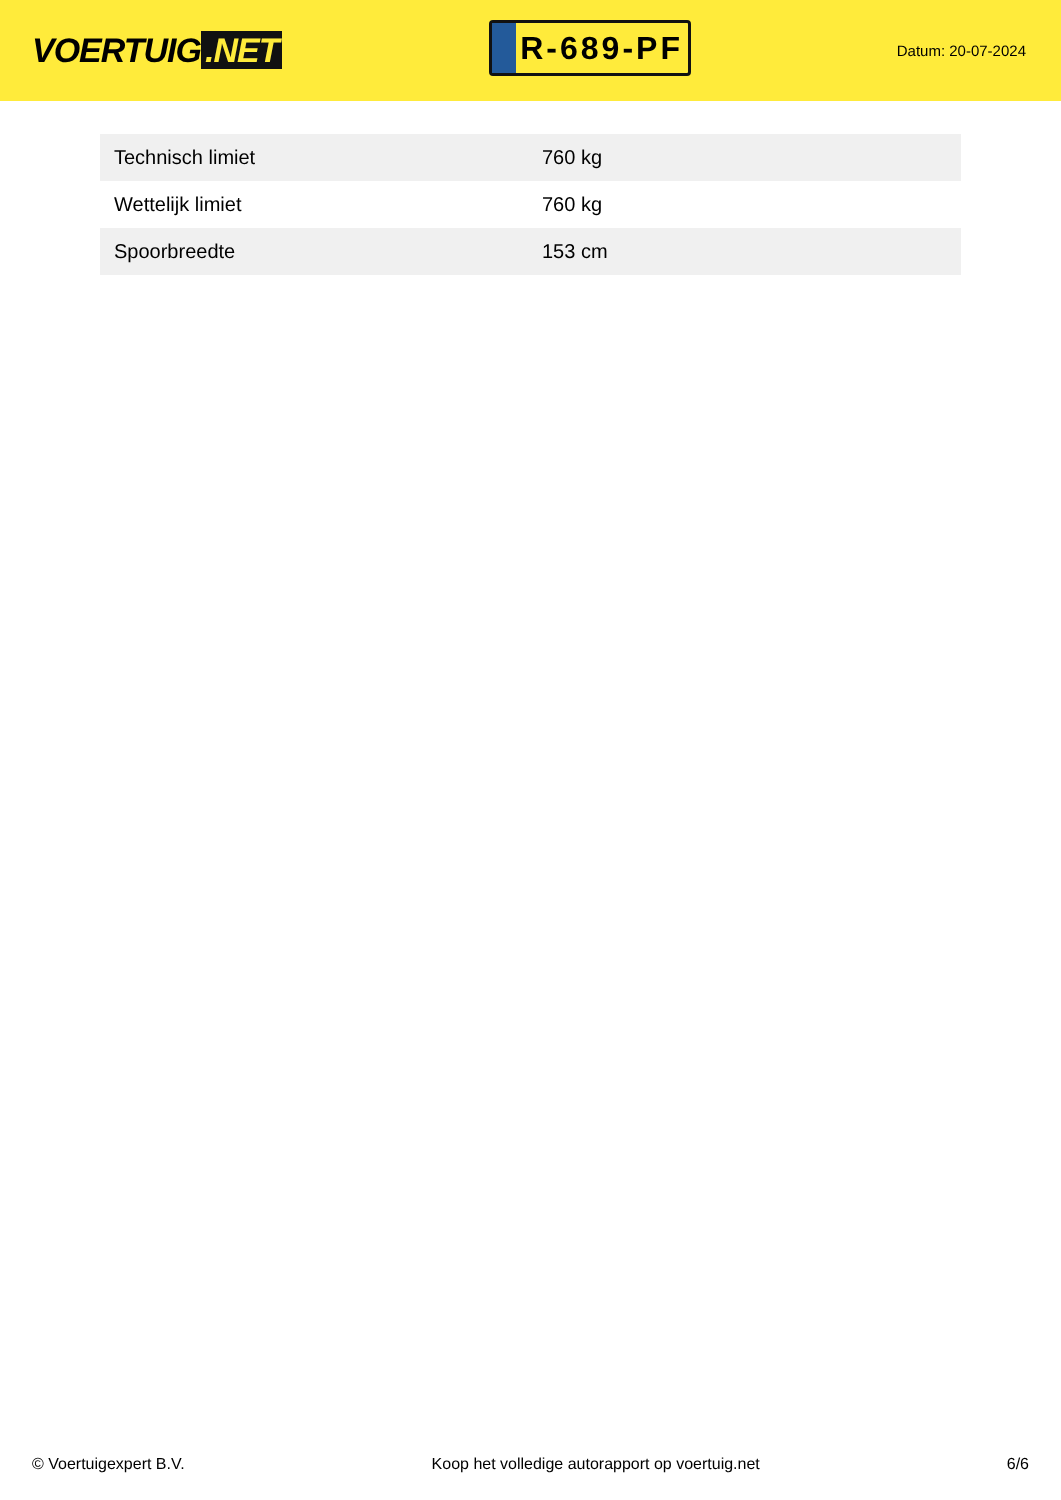VOERTUIG.NET
R-689-PF
Datum: 20-07-2024
| Technisch limiet | 760 kg |
| Wettelijk limiet | 760 kg |
| Spoorbreedte | 153 cm |
© Voertuigexpert B.V. Koop het volledige autorapport op voertuig.net 6/6